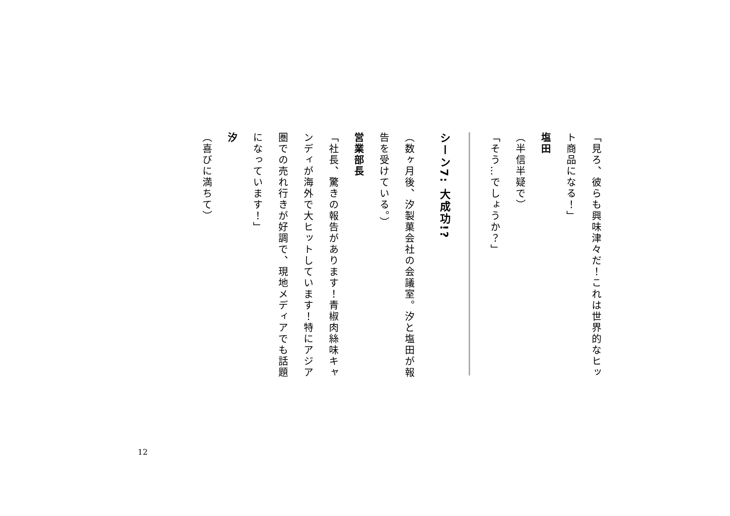「見ろ、彼らも興味津々だ！これは世界的なヒット商品になる！」
塩田
（半信半疑で）
「そう…でしょうか？」
シーン7: 大成功!?
（数ヶ月後、汐製菓会社の会議室。汐と塩田が報告を受けている。）
営業部長
「社長、驚きの報告があります！青椒肉絲味キャンディが海外で大ヒットしています！特にアジア圏での売れ行きが好調で、現地メディアでも話題になっています！」
汐
（喜びに満ちて）
12